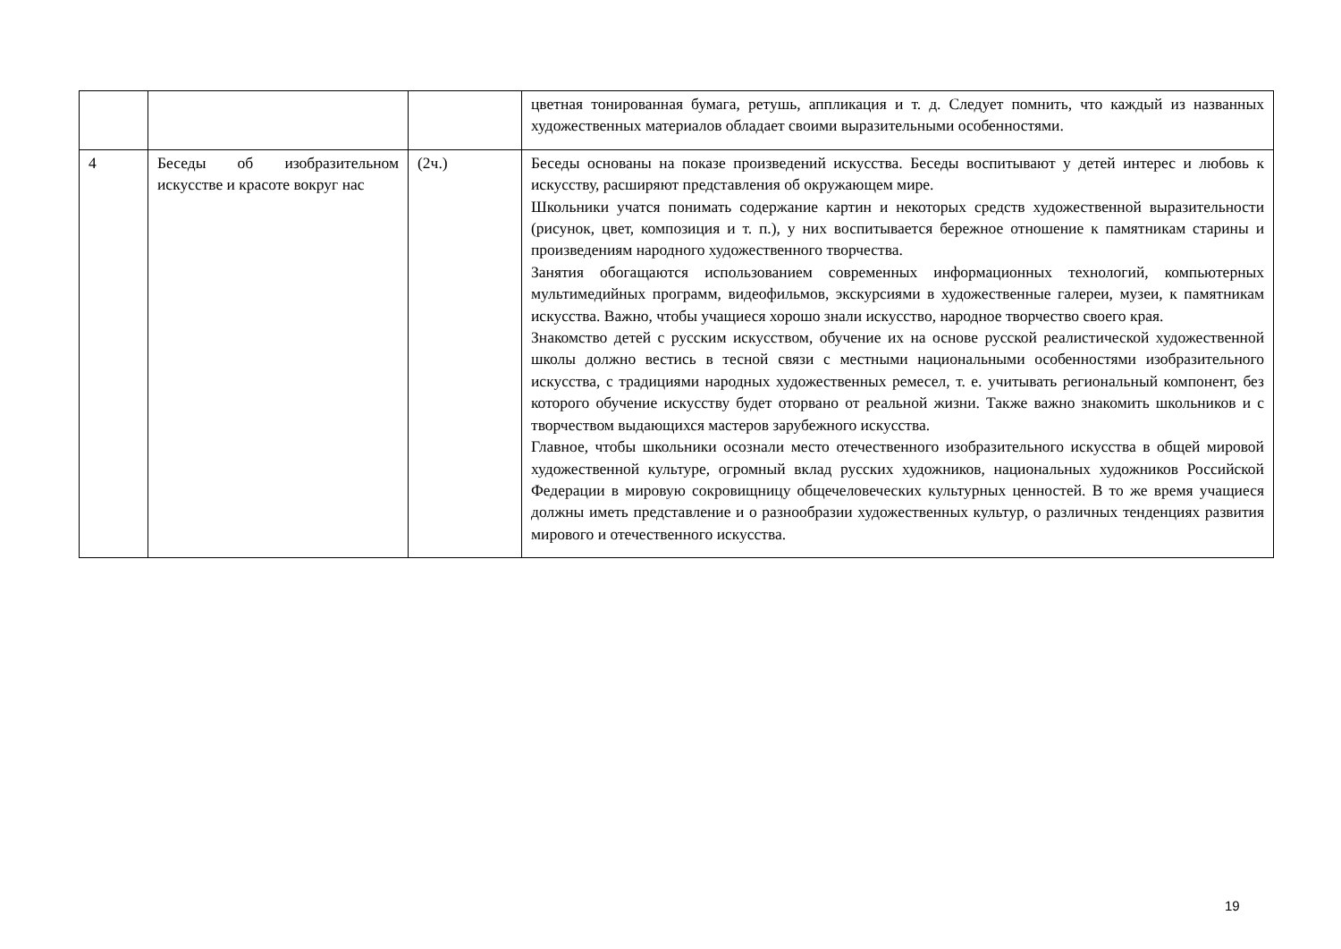| | | | цветная тонированная бумага, ретушь, аппликация и т. д. Следует помнить, что каждый из названных художественных материалов обладает своими выразительными особенностями. |
| 4 | Беседы об изобразительном искусстве и красоте вокруг нас | (2ч.) | Беседы основаны на показе произведений искусства. Беседы воспитывают у детей интерес и любовь к искусству, расширяют представления об окружающем мире. Школьники учатся понимать содержание картин и некоторых средств художественной выразительности (рисунок, цвет, композиция и т. п.), у них воспитывается бережное отношение к памятникам старины и произведениям народного художественного творчества. Занятия обогащаются использованием современных информационных технологий, компьютерных мультимедийных программ, видеофильмов, экскурсиями в художественные галереи, музеи, к памятникам искусства. Важно, чтобы учащиеся хорошо знали искусство, народное творчество своего края. Знакомство детей с русским искусством, обучение их на основе русской реалистической художественной школы должно вестись в тесной связи с местными национальными особенностями изобразительного искусства, с традициями народных художественных ремесел, т. е. учитывать региональный компонент, без которого обучение искусству будет оторвано от реальной жизни. Также важно знакомить школьников и с творчеством выдающихся мастеров зарубежного искусства. Главное, чтобы школьники осознали место отечественного изобразительного искусства в общей мировой художественной культуре, огромный вклад русских художников, национальных художников Российской Федерации в мировую сокровищницу общечеловеческих культурных ценностей. В то же время учащиеся должны иметь представление и о разнообразии художественных культур, о различных тенденциях развития мирового и отечественного искусства. |
19